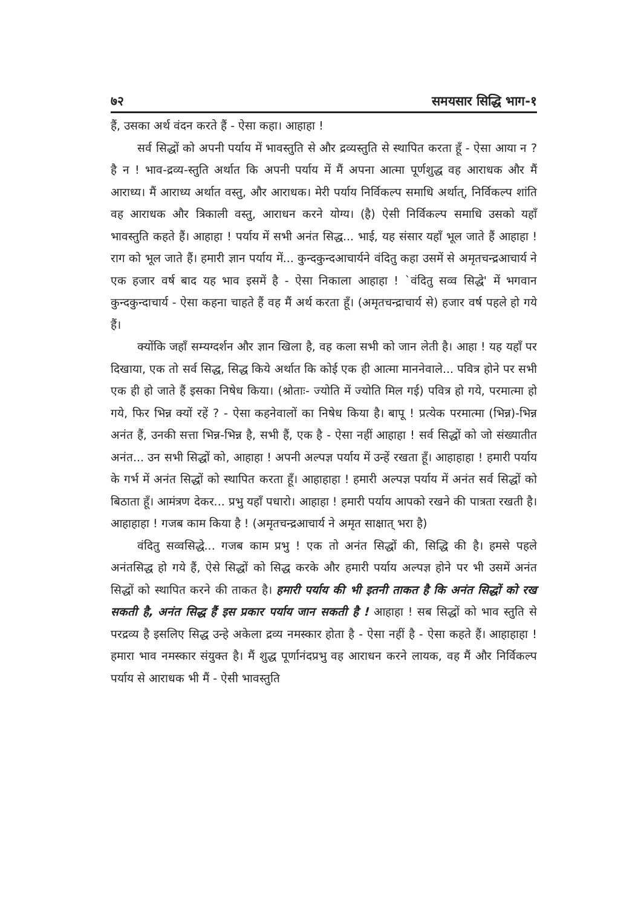७२ समयसार सिद्धि भाग-१
हैं, उसका अर्थ वंदन करते हैं - ऐसा कहा। आहाहा !
सर्व सिद्धों को अपनी पर्याय में भावस्तुति से और द्रव्यस्तुति से स्थापित करता हूँ - ऐसा आया न ? है न ! भाव-द्रव्य-स्तुति अर्थात कि अपनी पर्याय में मैं अपना आत्मा पूर्णशुद्ध वह आराधक और मैं आराध्य। मैं आराध्य अर्थात वस्तु, और आराधक। मेरी पर्याय निर्विकल्प समाधि अर्थात्, निर्विकल्प शांति वह आराधक और त्रिकाली वस्तु, आराधन करने योग्य। (है) ऐसी निर्विकल्प समाधि उसको यहाँ भावस्तुति कहते हैं। आहाहा ! पर्याय में सभी अनंत सिद्ध... भाई, यह संसार यहाँ भूल जाते हैं आहाहा ! राग को भूल जाते हैं। हमारी ज्ञान पर्याय में... कुन्दकुन्दआचार्यने वंदितु कहा उसमें से अमृतचन्द्रआचार्य ने एक हजार वर्ष बाद यह भाव इसमें है - ऐसा निकाला आहाहा ! `वंदितु सव्व सिद्धे' में भगवान कुन्दकुन्दाचार्य - ऐसा कहना चाहते हैं वह मैं अर्थ करता हूँ। (अमृतचन्द्राचार्य से) हजार वर्ष पहले हो गये हैं।
क्योंकि जहाँ सम्यग्दर्शन और ज्ञान खिला है, वह कला सभी को जान लेती है। आहा ! यह यहाँ पर दिखाया, एक तो सर्व सिद्ध, सिद्ध किये अर्थात कि कोई एक ही आत्मा माननेवाले... पवित्र होने पर सभी एक ही हो जाते हैं इसका निषेध किया। (श्रोताः- ज्योति में ज्योति मिल गई) पवित्र हो गये, परमात्मा हो गये, फिर भिन्न क्यों रहें ? - ऐसा कहनेवालों का निषेध किया है। बापू ! प्रत्येक परमात्मा (भिन्न)-भिन्न अनंत हैं, उनकी सत्ता भिन्न-भिन्न है, सभी हैं, एक है - ऐसा नहीं आहाहा ! सर्व सिद्धों को जो संख्यातीत अनंत... उन सभी सिद्धों को, आहाहा ! अपनी अल्पज्ञ पर्याय में उन्हें रखता हूँ। आहाहाहा ! हमारी पर्याय के गर्भ में अनंत सिद्धों को स्थापित करता हूँ। आहाहाहा ! हमारी अल्पज्ञ पर्याय में अनंत सर्व सिद्धों को बिठाता हूँ। आमंत्रण देकर... प्रभु यहाँ पधारो। आहाहा ! हमारी पर्याय आपको रखने की पात्रता रखती है। आहाहाहा ! गजब काम किया है ! (अमृतचन्द्रआचार्य ने अमृत साक्षात् भरा है)
वंदितु सव्वसिद्धे... गजब काम प्रभु ! एक तो अनंत सिद्धों की, सिद्धि की है। हमसे पहले अनंतसिद्ध हो गये हैं, ऐसे सिद्धों को सिद्ध करके और हमारी पर्याय अल्पज्ञ होने पर भी उसमें अनंत सिद्धों को स्थापित करने की ताकत है। हमारी पर्याय की भी इतनी ताकत है कि अनंत सिद्धों को रख सकती है, अनंत सिद्ध हैं इस प्रकार पर्याय जान सकती है ! आहाहा ! सब सिद्धों को भाव स्तुति से परद्रव्य है इसलिए सिद्ध उन्हे अकेला द्रव्य नमस्कार होता है - ऐसा नहीं है - ऐसा कहते हैं। आहाहाहा ! हमारा भाव नमस्कार संयुक्त है। मैं शुद्ध पूर्णानंदप्रभु वह आराधन करने लायक, वह मैं और निर्विकल्प पर्याय से आराधक भी मैं - ऐसी भावस्तुति